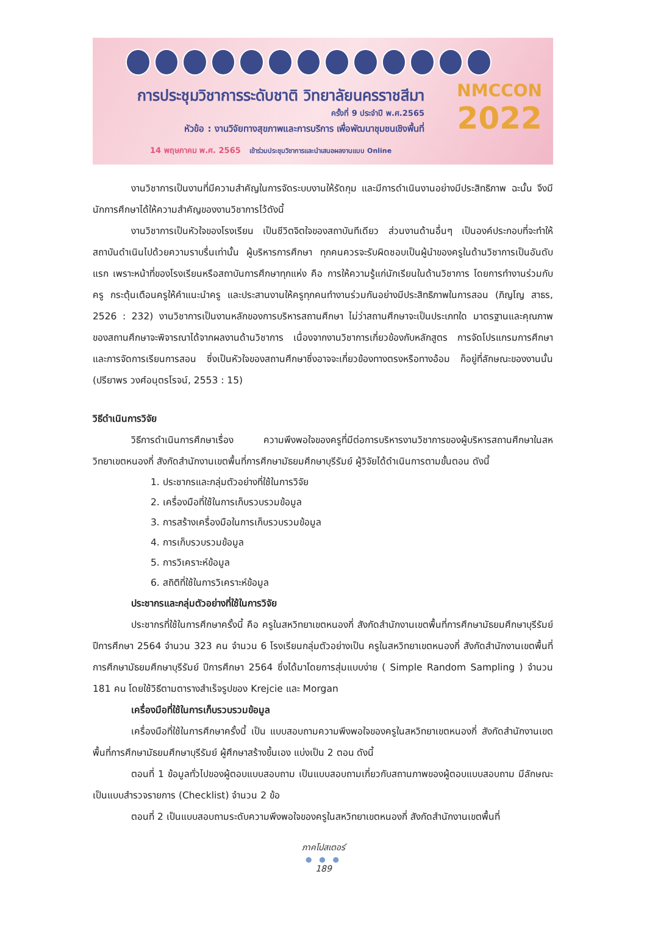การประชุมวิชาการระดับชาติ วิทยาลัยนครราชสีมา
ครั้งที่ 9 ประจำปี พ.ศ.2565
หัวข้อ : งานวิจัยทางสุขภาพและการบริการ เพื่อพัฒนาชุมชนเชิงพื้นที่
14 พฤษภาคม พ.ศ. 2565 เข้าร่วมประชุมวิชาการและนำเสนอผลงานแบบ Online
NMCCON
2022
งานวิชาการเป็นงานที่มีความสำคัญในการจัดระบบงานให้รัดกุม และมีการดำเนินงานอย่างมีประสิทธิภาพ ฉะนั้น จึงมีนักการศึกษาได้ให้ความสำคัญของงานวิชาการไว้ดังนี้
งานวิชาการเป็นหัวใจของโรงเรียน เป็นชีวิตจิตใจของสถาบันทีเดียว ส่วนงานด้านอื่นๆ เป็นองค์ประกอบที่จะทำให้สถาบันดำเนินไปด้วยความราบรื่นเท่านั้น ผู้บริหารการศึกษา ทุกคนควรจะรับผิดชอบเป็นผู้นำของครูในด้านวิชาการเป็นอันดับแรก เพราะหน้าที่ของโรงเรียนหรือสถาบันการศึกษาทุกแห่ง คือ การให้ความรู้แก่นักเรียนในด้านวิชาการ โดยการทำงานร่วมกับครู กระตุ้นเตือนครูให้คำแนะนำครู และประสานงานให้ครูทุกคนทำงานร่วมกันอย่างมีประสิทธิภาพในการสอน (ภิญโญ สาธร, 2526 : 232) งานวิชาการเป็นงานหลักของการบริหารสถานศึกษา ไม่ว่าสถานศึกษาจะเป็นประเภทใด มาตรฐานและคุณภาพของสถานศึกษาจะพิจารณาได้จากผลงานด้านวิชาการ เนื่องจากงานวิชาการเกี่ยวข้องกับหลักสูตร การจัดโปรแกรมการศึกษาและการจัดการเรียนการสอน ซึ่งเป็นหัวใจของสถานศึกษาซึ่งอาจจะเกี่ยวข้องทางตรงหรือทางอ้อม ก็อยู่ที่ลักษณะของงานนั้น (ปรียาพร วงศ์อนุตรโรจน์, 2553 : 15)
วิธีดำเนินการวิจัย
วิธีการดำเนินการศึกษาเรื่อง ความพึงพอใจของครูที่มีต่อการบริหารงานวิชาการของผู้บริหารสถานศึกษาในสหวิทยาเขตหนองกี่ สังกัดสำนักงานเขตพื้นที่การศึกษามัธยมศึกษาบุรีรัมย์ ผู้วิจัยได้ดำเนินการตามขั้นตอน ดังนี้
1. ประชากรและกลุ่มตัวอย่างที่ใช้ในการวิจัย
2. เครื่องมือที่ใช้ในการเก็บรวบรวมข้อมูล
3. การสร้างเครื่องมือในการเก็บรวบรวมข้อมูล
4. การเก็บรวบรวมข้อมูล
5. การวิเคราะห์ข้อมูล
6. สถิติที่ใช้ในการวิเคราะห์ข้อมูล
ประชากรและกลุ่มตัวอย่างที่ใช้ในการวิจัย
ประชากรที่ใช้ในการศึกษาครั้งนี้ คือ ครูในสหวิทยาเขตหนองกี่ สังกัดสำนักงานเขตพื้นที่การศึกษามัธยมศึกษาบุรีรัมย์ ปีการศึกษา 2564 จำนวน 323 คน จำนวน 6 โรงเรียนกลุ่มตัวอย่างเป็น ครูในสหวิทยาเขตหนองกี่ สังกัดสำนักงานเขตพื้นที่การศึกษามัธยมศึกษาบุรีรัมย์ ปีการศึกษา 2564 ซึ่งได้มาโดยการสุ่มแบบง่าย ( Simple Random Sampling ) จำนวน 181 คน โดยใช้วิธีตามตารางสำเร็จรูปของ Krejcie และ Morgan
เครื่องมือที่ใช้ในการเก็บรวบรวมข้อมูล
เครื่องมือที่ใช้ในการศึกษาครั้งนี้ เป็น แบบสอบถามความพึงพอใจของครูในสหวิทยาเขตหนองกี่ สังกัดสำนักงานเขตพื้นที่การศึกษามัธยมศึกษาบุรีรัมย์ ผู้ศึกษาสร้างขึ้นเอง แบ่งเป็น 2 ตอน ดังนี้
ตอนที่ 1 ข้อมูลทั่วไปของผู้ตอบแบบสอบถาม เป็นแบบสอบถามเกี่ยวกับสถานภาพของผู้ตอบแบบสอบถาม มีลักษณะเป็นแบบสำรวจรายการ (Checklist) จำนวน 2 ข้อ
ตอนที่ 2 เป็นแบบสอบถามระดับความพึงพอใจของครูในสหวิทยาเขตหนองกี่ สังกัดสำนักงานเขตพื้นที่
ภาคโปสเตอร์
● ● ●
189